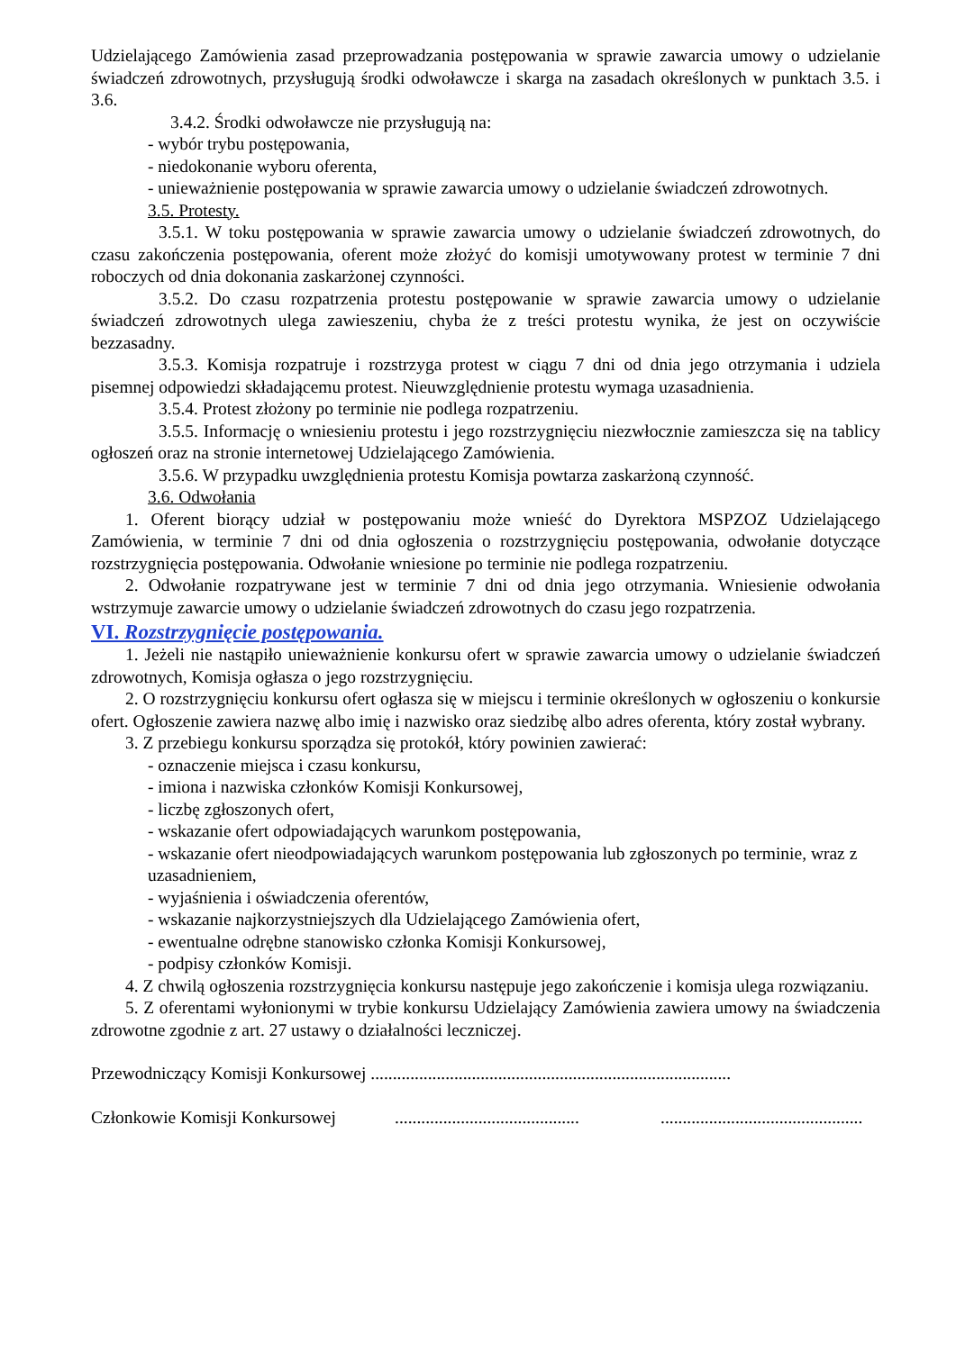Udzielającego Zamówienia zasad przeprowadzania postępowania w sprawie zawarcia umowy o udzielanie świadczeń zdrowotnych, przysługują środki odwoławcze i skarga na zasadach określonych w punktach 3.5. i 3.6.
3.4.2. Środki odwoławcze nie przysługują na:
- wybór trybu postępowania,
- niedokonanie wyboru oferenta,
- unieważnienie postępowania w sprawie zawarcia umowy o udzielanie świadczeń zdrowotnych.
3.5. Protesty.
3.5.1. W toku postępowania w sprawie zawarcia umowy o udzielanie świadczeń zdrowotnych, do czasu zakończenia postępowania, oferent może złożyć do komisji umotywowany protest w terminie 7 dni roboczych od dnia dokonania zaskarżonej czynności.
3.5.2. Do czasu rozpatrzenia protestu postępowanie w sprawie zawarcia umowy o udzielanie świadczeń zdrowotnych ulega zawieszeniu, chyba że z treści protestu wynika, że jest on oczywiście bezzasadny.
3.5.3. Komisja rozpatruje i rozstrzyga protest w ciągu 7 dni od dnia jego otrzymania i udziela pisemnej odpowiedzi składającemu protest. Nieuwzględnienie protestu wymaga uzasadnienia.
3.5.4. Protest złożony po terminie nie podlega rozpatrzeniu.
3.5.5. Informację o wniesieniu protestu i jego rozstrzygnięciu niezwłocznie zamieszcza się na tablicy ogłoszeń oraz na stronie internetowej Udzielającego Zamówienia.
3.5.6. W przypadku uwzględnienia protestu Komisja powtarza zaskarżoną czynność.
3.6. Odwołania
1. Oferent biorący udział w postępowaniu może wnieść do Dyrektora MSPZOZ Udzielającego Zamówienia, w terminie 7 dni od dnia ogłoszenia o rozstrzygnięciu postępowania, odwołanie dotyczące rozstrzygnięcia postępowania. Odwołanie wniesione po terminie nie podlega rozpatrzeniu.
2. Odwołanie rozpatrywane jest w terminie 7 dni od dnia jego otrzymania. Wniesienie odwołania wstrzymuje zawarcie umowy o udzielanie świadczeń zdrowotnych do czasu jego rozpatrzenia.
VI. Rozstrzygnięcie postępowania.
1. Jeżeli nie nastąpiło unieważnienie konkursu ofert w sprawie zawarcia umowy o udzielanie świadczeń zdrowotnych, Komisja ogłasza o jego rozstrzygnięciu.
2. O rozstrzygnięciu konkursu ofert ogłasza się w miejscu i terminie określonych w ogłoszeniu o konkursie ofert. Ogłoszenie zawiera nazwę albo imię i nazwisko oraz siedzibę albo adres oferenta, który został wybrany.
3. Z przebiegu konkursu sporządza się protokół, który powinien zawierać:
- oznaczenie miejsca i czasu konkursu,
- imiona i nazwiska członków Komisji Konkursowej,
- liczbę zgłoszonych ofert,
- wskazanie ofert odpowiadających warunkom postępowania,
- wskazanie ofert nieodpowiadających warunkom postępowania lub zgłoszonych po terminie, wraz z uzasadnieniem,
- wyjaśnienia i oświadczenia oferentów,
- wskazanie najkorzystniejszych dla Udzielającego Zamówienia ofert,
- ewentualne odrębne stanowisko członka Komisji Konkursowej,
- podpisy członków Komisji.
4. Z chwilą ogłoszenia rozstrzygnięcia konkursu następuje jego zakończenie i komisja ulega rozwiązaniu.
5. Z oferentami wyłonionymi w trybie konkursu Udzielający Zamówienia zawiera umowy na świadczenia zdrowotne zgodnie z art. 27 ustawy o działalności leczniczej.
Przewodniczący Komisji Konkursowej ..................................................................................
Członkowie Komisji Konkursowej .......................................... ..............................................